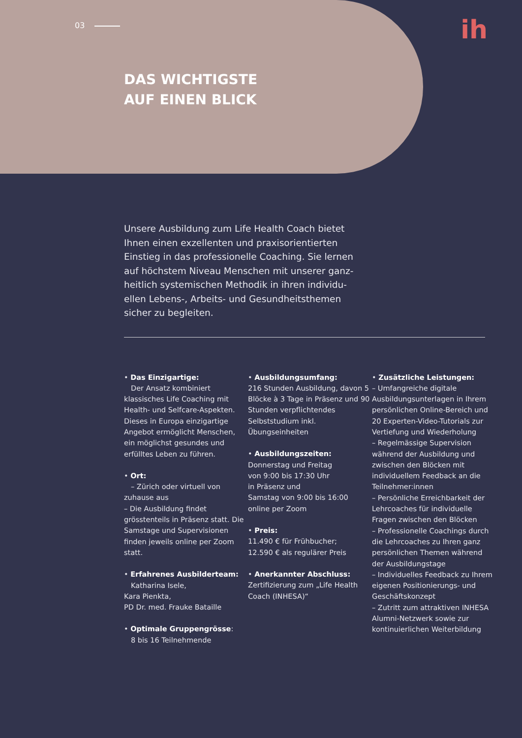03
ih
DAS WICHTIGSTE
AUF EINEN BLICK
Unsere Ausbildung zum Life Health Coach bietet Ihnen einen exzellenten und praxisorientierten Einstieg in das professionelle Coaching. Sie lernen auf höchstem Niveau Menschen mit unserer ganz­heitlich systemischen Methodik in ihren individu­ellen Lebens-, Arbeits- und Gesundheitsthemen sicher zu begleiten.
• Das Einzigartige:
Der Ansatz kombiniert klassisches Life Coaching mit Health- und Selfcare-Aspekten. Dieses in Europa einzigartige Angebot ermög­licht Menschen, ein möglichst gesundes und erfülltes Leben zu führen.
• Ort:
– Zürich oder virtuell von zuhause aus
– Die Ausbildung findet grösstenteils in Präsenz statt. Die Samstage und Supervisionen finden jeweils online per Zoom statt.
• Erfahrenes Ausbilderteam:
Katharina Isele,
Kara Pienkta,
PD Dr. med. Frauke Bataille
• Optimale Gruppengrösse:
8 bis 16 Teilnehmende
• Ausbildungsumfang:
216 Stunden Ausbildung, davon 5 Blöcke à 3 Tage in Präsenz und 90 Stunden verpflichtendes Selbststudium inkl. Übungseinheiten
• Ausbildungszeiten:
Donnerstag und Freitag
von 9:00 bis 17:30 Uhr
in Präsenz und
Samstag von 9:00 bis 16:00
online per Zoom
• Preis:
11.490 € für Frühbucher;
12.590 € als regulärer Preis
• Anerkannter Abschluss:
Zertifizierung zum „Life Health Coach (INHESA)“
• Zusätzliche Leistungen:
– Umfangreiche digitale Ausbildungsunterlagen in Ihrem persönlichen Online-Bereich und 20 Experten-Video-Tutorials zur Vertiefung und Wiederholung
– Regelmässige Supervision während der Ausbildung und zwischen den Blöcken mit individuellem Feedback an die Teilnehmer:innen
– Persönliche Erreichbarkeit der Lehrcoaches für indivi­duelle Fragen zwischen den Blöcken
– Professionelle Coachings durch die Lehrcoaches zu Ihren ganz persönlichen Themen während der Ausbildungstage
– Individuelles Feedback zu Ihrem eigenen Positionierungs- und Geschäftskonzept
– Zutritt zum attraktiven INHESA Alumni-Netzwerk sowie zur kontinuierlichen Weiterbildung